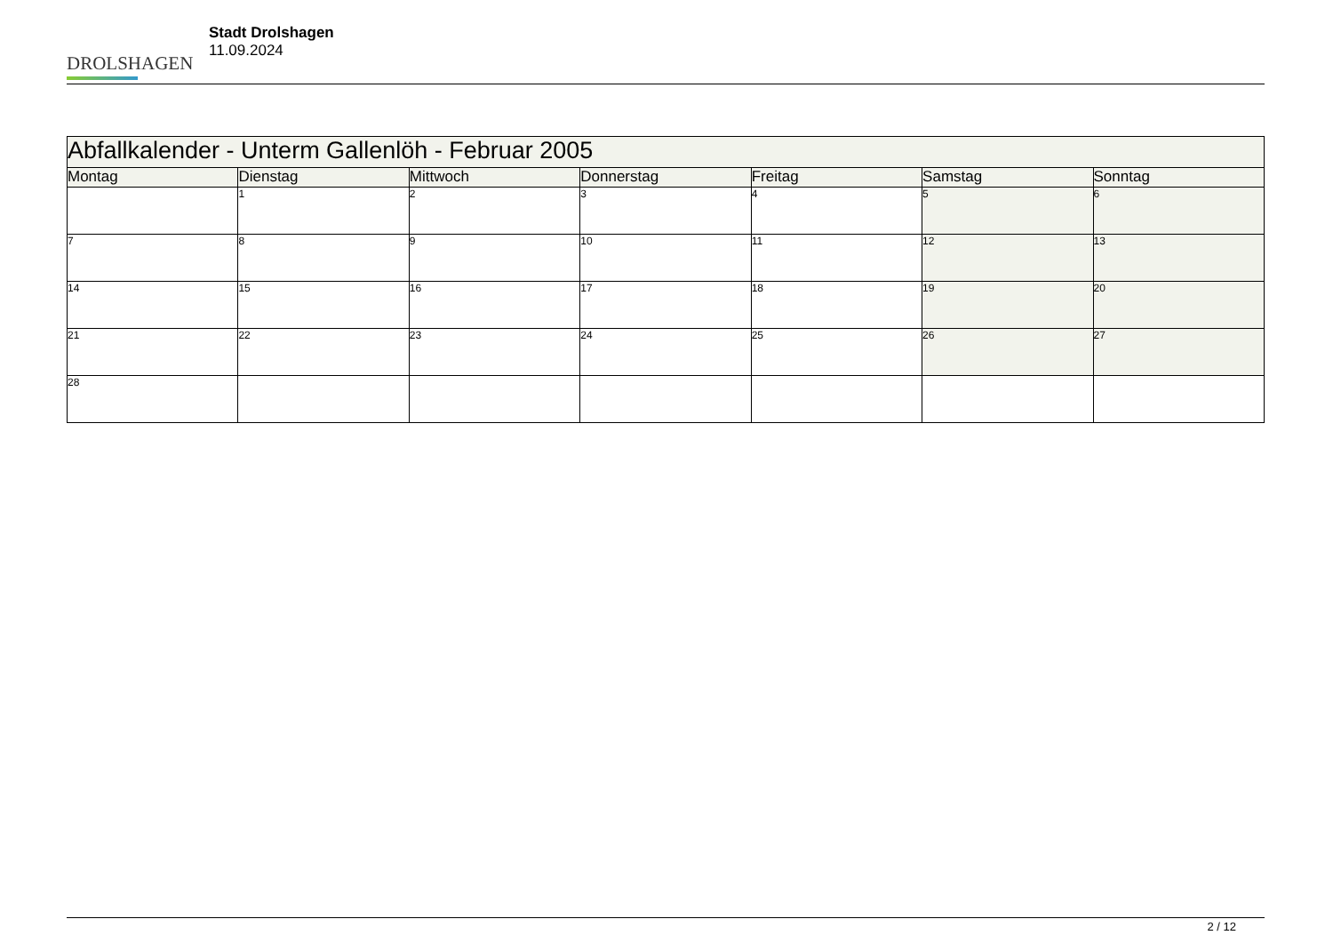DROLSHAGEN
Stadt Drolshagen
11.09.2024
| Abfallkalender - Unterm Gallenlöh - Februar 2005 | | | | | | |
| --- | --- | --- | --- | --- | --- | --- |
| Montag | Dienstag | Mittwoch | Donnerstag | Freitag | Samstag | Sonntag |
| | 1 | 2 | 3 | 4 | 5 | 6 |
| 7 | 8 | 9 | 10 | 11 | 12 | 13 |
| 14 | 15 | 16 | 17 | 18 | 19 | 20 |
| 21 | 22 | 23 | 24 | 25 | 26 | 27 |
| 28 | | | | | | |
2 / 12